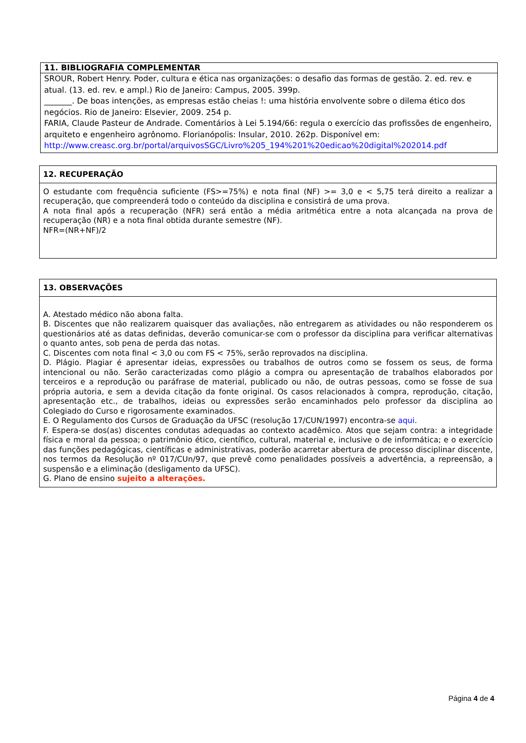| 11. BIBLIOGRAFIA COMPLEMENTAR |
| --- |
| SROUR, Robert Henry. Poder, cultura e ética nas organizações: o desafio das formas de gestão. 2. ed. rev. e atual. (13. ed. rev. e ampl.) Rio de Janeiro: Campus, 2005. 399p. _______. De boas intenções, as empresas estão cheias !: uma história envolvente sobre o dilema ético dos negócios. Rio de Janeiro: Elsevier, 2009. 254 p. FARIA, Claude Pasteur de Andrade. Comentários à Lei 5.194/66: regula o exercício das profissões de engenheiro, arquiteto e engenheiro agrônomo. Florianópolis: Insular, 2010. 262p. Disponível em: http://www.creasc.org.br/portal/arquivosSGC/Livro%205_194%201%20edicao%20digital%202014.pdf |
| 12. RECUPERAÇÃO |
| --- |
| O estudante com frequência suficiente (FS>=75%) e nota final (NF) >= 3,0 e < 5,75 terá direito a realizar a recuperação, que compreenderá todo o conteúdo da disciplina e consistirá de uma prova. A nota final após a recuperação (NFR) será então a média aritmética entre a nota alcançada na prova de recuperação (NR) e a nota final obtida durante semestre (NF). NFR=(NR+NF)/2 |
| 13. OBSERVAÇÕES |
| --- |
| A. Atestado médico não abona falta. B. Discentes que não realizarem quaisquer das avaliações, não entregarem as atividades ou não responderem os questionários até as datas definidas, deverão comunicar-se com o professor da disciplina para verificar alternativas o quanto antes, sob pena de perda das notas. C. Discentes com nota final < 3,0 ou com FS < 75%, serão reprovados na disciplina. D. Plágio. Plagiar é apresentar ideias, expressões ou trabalhos de outros como se fossem os seus, de forma intencional ou não. Serão caracterizadas como plágio a compra ou apresentação de trabalhos elaborados por terceiros e a reprodução ou paráfrase de material, publicado ou não, de outras pessoas, como se fosse de sua própria autoria, e sem a devida citação da fonte original. Os casos relacionados à compra, reprodução, citação, apresentação etc., de trabalhos, ideias ou expressões serão encaminhados pelo professor da disciplina ao Colegiado do Curso e rigorosamente examinados. E. O Regulamento dos Cursos de Graduação da UFSC (resolução 17/CUN/1997) encontra-se aqui . F. Espera-se dos(as) discentes condutas adequadas ao contexto acadêmico. Atos que sejam contra: a integridade física e moral da pessoa; o patrimônio ético, científico, cultural, material e, inclusive o de informática; e o exercício das funções pedagógicas, científicas e administrativas, poderão acarretar abertura de processo disciplinar discente, nos termos da Resolução nº 017/CUn/97, que prevê como penalidades possíveis a advertência, a repreensão, a suspensão e a eliminação (desligamento da UFSC). G. Plano de ensino sujeito a alterações. |
Página 4 de 4